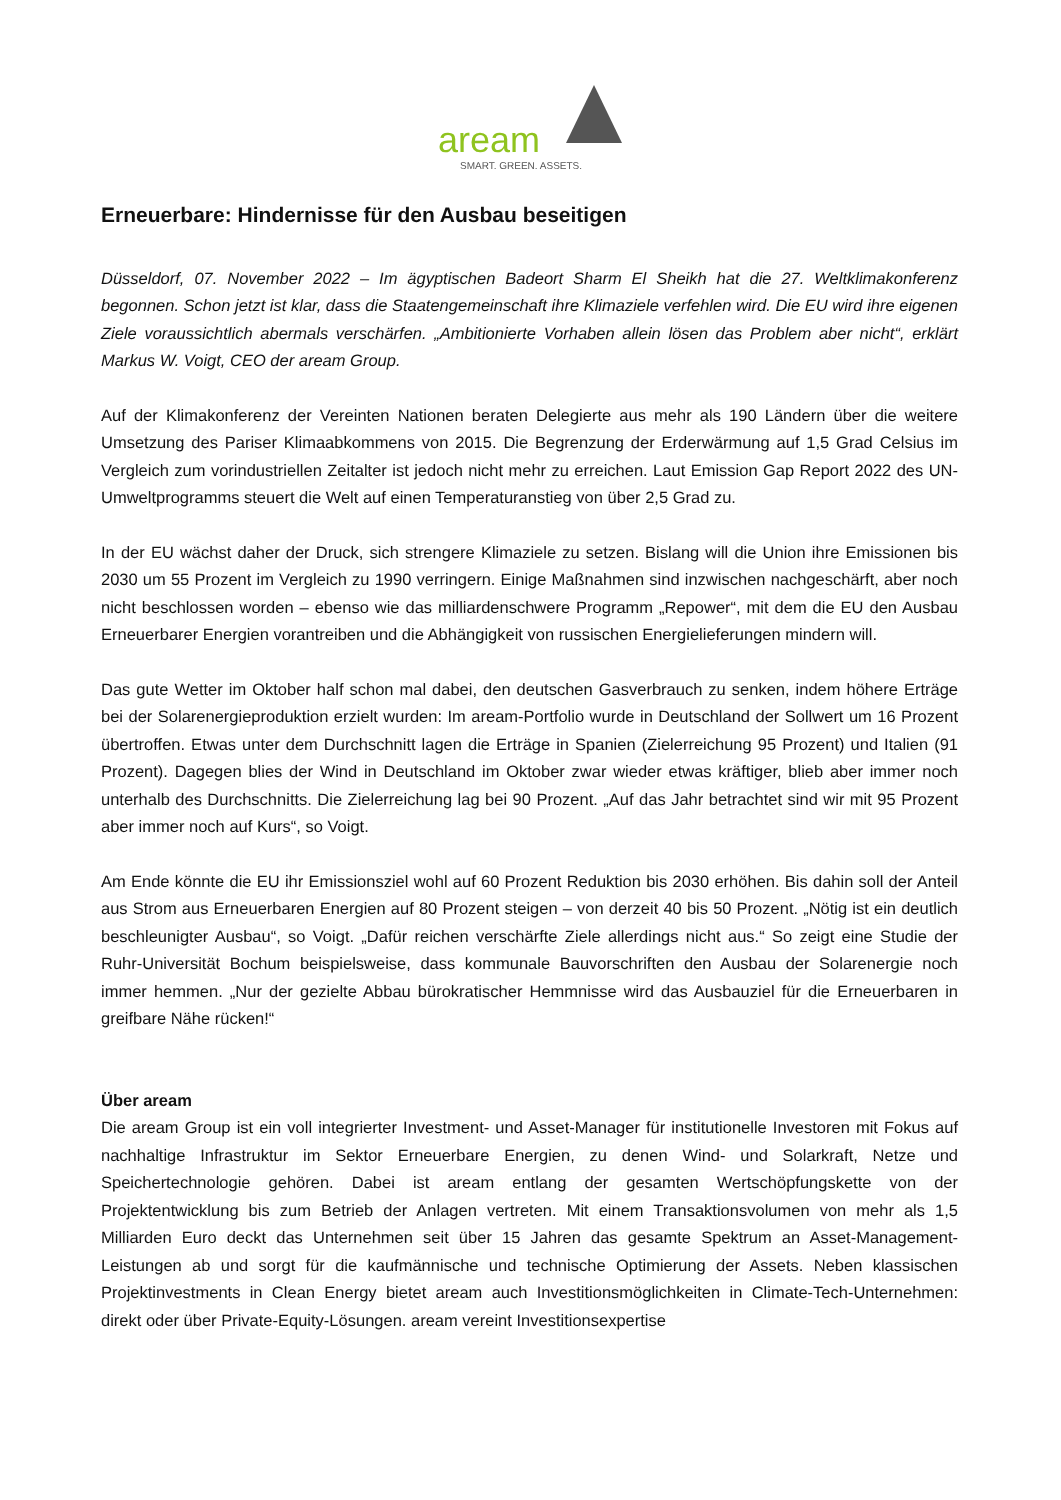aream
SMART. GREEN. ASSETS.
Erneuerbare: Hindernisse für den Ausbau beseitigen
Düsseldorf, 07. November 2022 – Im ägyptischen Badeort Sharm El Sheikh hat die 27. Weltklimakonferenz begonnen. Schon jetzt ist klar, dass die Staatengemeinschaft ihre Klimaziele verfehlen wird. Die EU wird ihre eigenen Ziele voraussichtlich abermals verschärfen. „Ambitionierte Vorhaben allein lösen das Problem aber nicht“, erklärt Markus W. Voigt, CEO der aream Group.
Auf der Klimakonferenz der Vereinten Nationen beraten Delegierte aus mehr als 190 Ländern über die weitere Umsetzung des Pariser Klimaabkommens von 2015. Die Begrenzung der Erderwärmung auf 1,5 Grad Celsius im Vergleich zum vorindustriellen Zeitalter ist jedoch nicht mehr zu erreichen. Laut Emission Gap Report 2022 des UN-Umweltprogramms steuert die Welt auf einen Temperaturanstieg von über 2,5 Grad zu.
In der EU wächst daher der Druck, sich strengere Klimaziele zu setzen. Bislang will die Union ihre Emissionen bis 2030 um 55 Prozent im Vergleich zu 1990 verringern. Einige Maßnahmen sind inzwischen nachgeschärft, aber noch nicht beschlossen worden – ebenso wie das milliardenschwere Programm „Repower“, mit dem die EU den Ausbau Erneuerbarer Energien vorantreiben und die Abhängigkeit von russischen Energielieferungen mindern will.
Das gute Wetter im Oktober half schon mal dabei, den deutschen Gasverbrauch zu senken, indem höhere Erträge bei der Solarenergieproduktion erzielt wurden: Im aream-Portfolio wurde in Deutschland der Sollwert um 16 Prozent übertroffen. Etwas unter dem Durchschnitt lagen die Erträge in Spanien (Zielerreichung 95 Prozent) und Italien (91 Prozent). Dagegen blies der Wind in Deutschland im Oktober zwar wieder etwas kräftiger, blieb aber immer noch unterhalb des Durchschnitts. Die Zielerreichung lag bei 90 Prozent. „Auf das Jahr betrachtet sind wir mit 95 Prozent aber immer noch auf Kurs“, so Voigt.
Am Ende könnte die EU ihr Emissionsziel wohl auf 60 Prozent Reduktion bis 2030 erhöhen. Bis dahin soll der Anteil aus Strom aus Erneuerbaren Energien auf 80 Prozent steigen – von derzeit 40 bis 50 Prozent. „Nötig ist ein deutlich beschleunigter Ausbau“, so Voigt. „Dafür reichen verschärfte Ziele allerdings nicht aus.“ So zeigt eine Studie der Ruhr-Universität Bochum beispielsweise, dass kommunale Bauvorschriften den Ausbau der Solarenergie noch immer hemmen. „Nur der gezielte Abbau bürokratischer Hemmnisse wird das Ausbauziel für die Erneuerbaren in greifbare Nähe rücken!“
Über aream
Die aream Group ist ein voll integrierter Investment- und Asset-Manager für institutionelle Investoren mit Fokus auf nachhaltige Infrastruktur im Sektor Erneuerbare Energien, zu denen Wind- und Solarkraft, Netze und Speichertechnologie gehören. Dabei ist aream entlang der gesamten Wertschöpfungskette von der Projektentwicklung bis zum Betrieb der Anlagen vertreten. Mit einem Transaktionsvolumen von mehr als 1,5 Milliarden Euro deckt das Unternehmen seit über 15 Jahren das gesamte Spektrum an Asset-Management-Leistungen ab und sorgt für die kaufmännische und technische Optimierung der Assets. Neben klassischen Projektinvestments in Clean Energy bietet aream auch Investitionsmöglichkeiten in Climate-Tech-Unternehmen: direkt oder über Private-Equity-Lösungen. aream vereint Investitionsexpertise